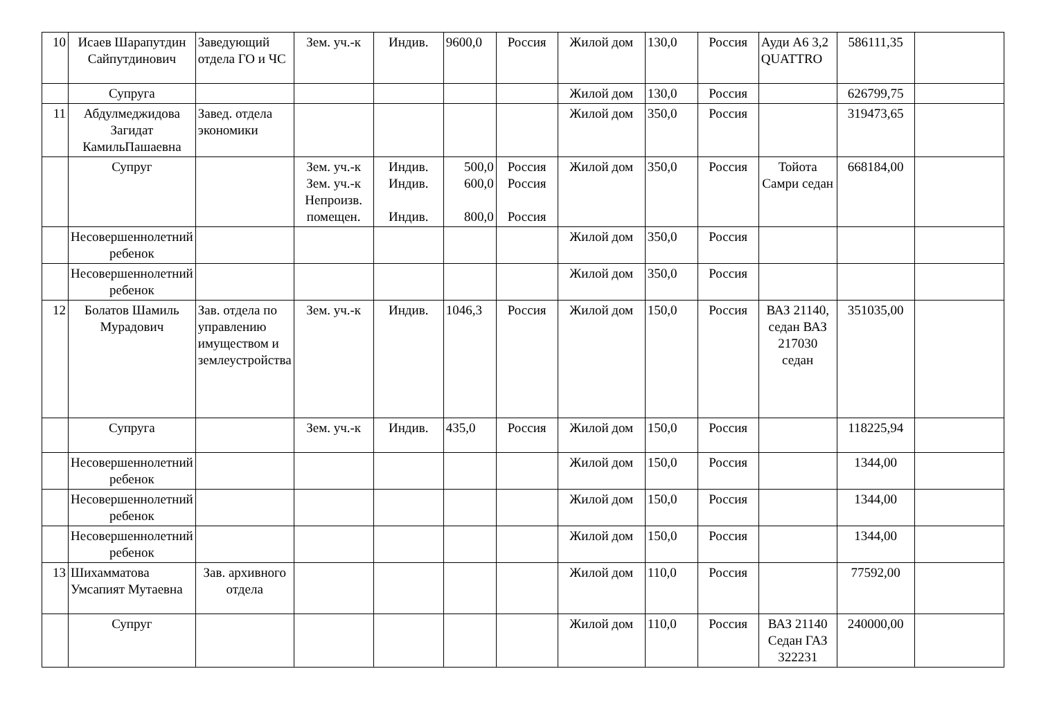| 10 | Исаев Шарапутдин Сайпутдинович | Заведующий отдела ГО и ЧС | Зем. уч.-к | Индив. | 9600,0 | Россия | Жилой дом | 130,0 | Россия | Ауди А6 3,2 QUATTRO | 586111,35 | |
| | Супруга | | | | | | Жилой дом | 130,0 | Россия | | 626799,75 | |
| 11 | Абдулмеджидова Загидат КамильПашаевна | Завед. отдела экономики | | | | | Жилой дом | 350,0 | Россия | | 319473,65 | |
| | Супруг | | Зем. уч.-к Зем. уч.-к Непроизв. помещен. | Индив. Индив. Индив. | 500,0 600,0 800,0 | Россия Россия Россия | Жилой дом | 350,0 | Россия | Тойота Самри седан | 668184,00 | |
| | Несовершеннолетний ребенок | | | | | | Жилой дом | 350,0 | Россия | | | |
| | Несовершеннолетний ребенок | | | | | | Жилой дом | 350,0 | Россия | | | |
| 12 | Болатов Шамиль Мурадович | Зав. отдела по управлению имуществом и землеустройства | Зем. уч.-к | Индив. | 1046,3 | Россия | Жилой дом | 150,0 | Россия | ВАЗ 21140, седан ВАЗ 217030 седан | 351035,00 | |
| | Супруга | | Зем. уч.-к | Индив. | 435,0 | Россия | Жилой дом | 150,0 | Россия | | 118225,94 | |
| | Несовершеннолетний ребенок | | | | | | Жилой дом | 150,0 | Россия | | 1344,00 | |
| | Несовершеннолетний ребенок | | | | | | Жилой дом | 150,0 | Россия | | 1344,00 | |
| | Несовершеннолетний ребенок | | | | | | Жилой дом | 150,0 | Россия | | 1344,00 | |
| 13 | Шихамматова Умсапият Мутаевна | Зав. архивного отдела | | | | | Жилой дом | 110,0 | Россия | | 77592,00 | |
| | Супруг | | | | | | Жилой дом | 110,0 | Россия | ВАЗ 21140 Седан ГАЗ 322231 | 240000,00 | |